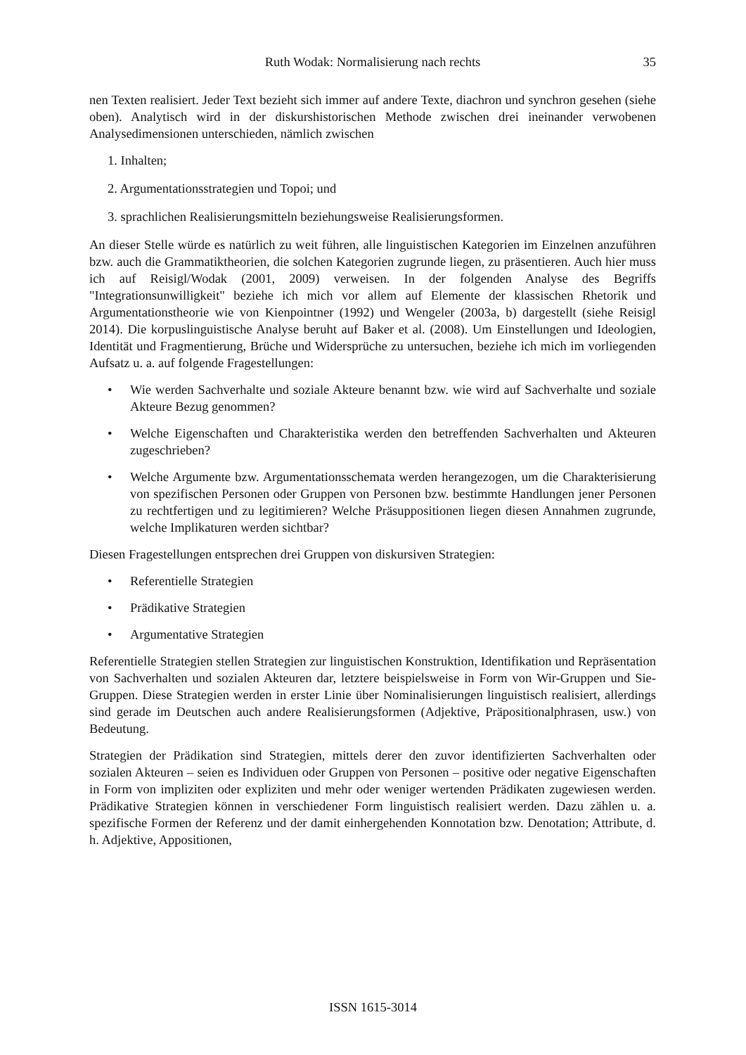Ruth Wodak: Normalisierung nach rechts
35
nen Texten realisiert. Jeder Text bezieht sich immer auf andere Texte, diachron und synchron gesehen (siehe oben). Analytisch wird in der diskurshistorischen Methode zwischen drei ineinander verwobenen Analysedimensionen unterschieden, nämlich zwischen
1. Inhalten;
2. Argumentationsstrategien und Topoi; und
3. sprachlichen Realisierungsmitteln beziehungsweise Realisierungsformen.
An dieser Stelle würde es natürlich zu weit führen, alle linguistischen Kategorien im Einzelnen anzuführen bzw. auch die Grammatiktheorien, die solchen Kategorien zugrunde liegen, zu präsentieren. Auch hier muss ich auf Reisigl/Wodak (2001, 2009) verweisen. In der folgenden Analyse des Begriffs "Integrationsunwilligkeit" beziehe ich mich vor allem auf Elemente der klassischen Rhetorik und Argumentationstheorie wie von Kienpointner (1992) und Wengeler (2003a, b) dargestellt (siehe Reisigl 2014). Die korpuslinguistische Analyse beruht auf Baker et al. (2008). Um Einstellungen und Ideologien, Identität und Fragmentierung, Brüche und Widersprüche zu untersuchen, beziehe ich mich im vorliegenden Aufsatz u. a. auf folgende Fragestellungen:
• Wie werden Sachverhalte und soziale Akteure benannt bzw. wie wird auf Sachverhalte und soziale Akteure Bezug genommen?
• Welche Eigenschaften und Charakteristika werden den betreffenden Sachverhalten und Akteuren zugeschrieben?
• Welche Argumente bzw. Argumentationsschemata werden herangezogen, um die Charakterisierung von spezifischen Personen oder Gruppen von Personen bzw. bestimmte Handlungen jener Personen zu rechtfertigen und zu legitimieren? Welche Präsuppositionen liegen diesen Annahmen zugrunde, welche Implikaturen werden sichtbar?
Diesen Fragestellungen entsprechen drei Gruppen von diskursiven Strategien:
• Referentielle Strategien
• Prädikative Strategien
• Argumentative Strategien
Referentielle Strategien stellen Strategien zur linguistischen Konstruktion, Identifikation und Repräsentation von Sachverhalten und sozialen Akteuren dar, letztere beispielsweise in Form von Wir-Gruppen und Sie-Gruppen. Diese Strategien werden in erster Linie über Nominalisierungen linguistisch realisiert, allerdings sind gerade im Deutschen auch andere Realisierungsformen (Adjektive, Präpositionalphrasen, usw.) von Bedeutung.
Strategien der Prädikation sind Strategien, mittels derer den zuvor identifizierten Sachverhalten oder sozialen Akteuren – seien es Individuen oder Gruppen von Personen – positive oder negative Eigenschaften in Form von impliziten oder expliziten und mehr oder weniger wertenden Prädikaten zugewiesen werden. Prädikative Strategien können in verschiedener Form linguistisch realisiert werden. Dazu zählen u. a. spezifische Formen der Referenz und der damit einhergehenden Konnotation bzw. Denotation; Attribute, d. h. Adjektive, Appositionen,
ISSN 1615-3014